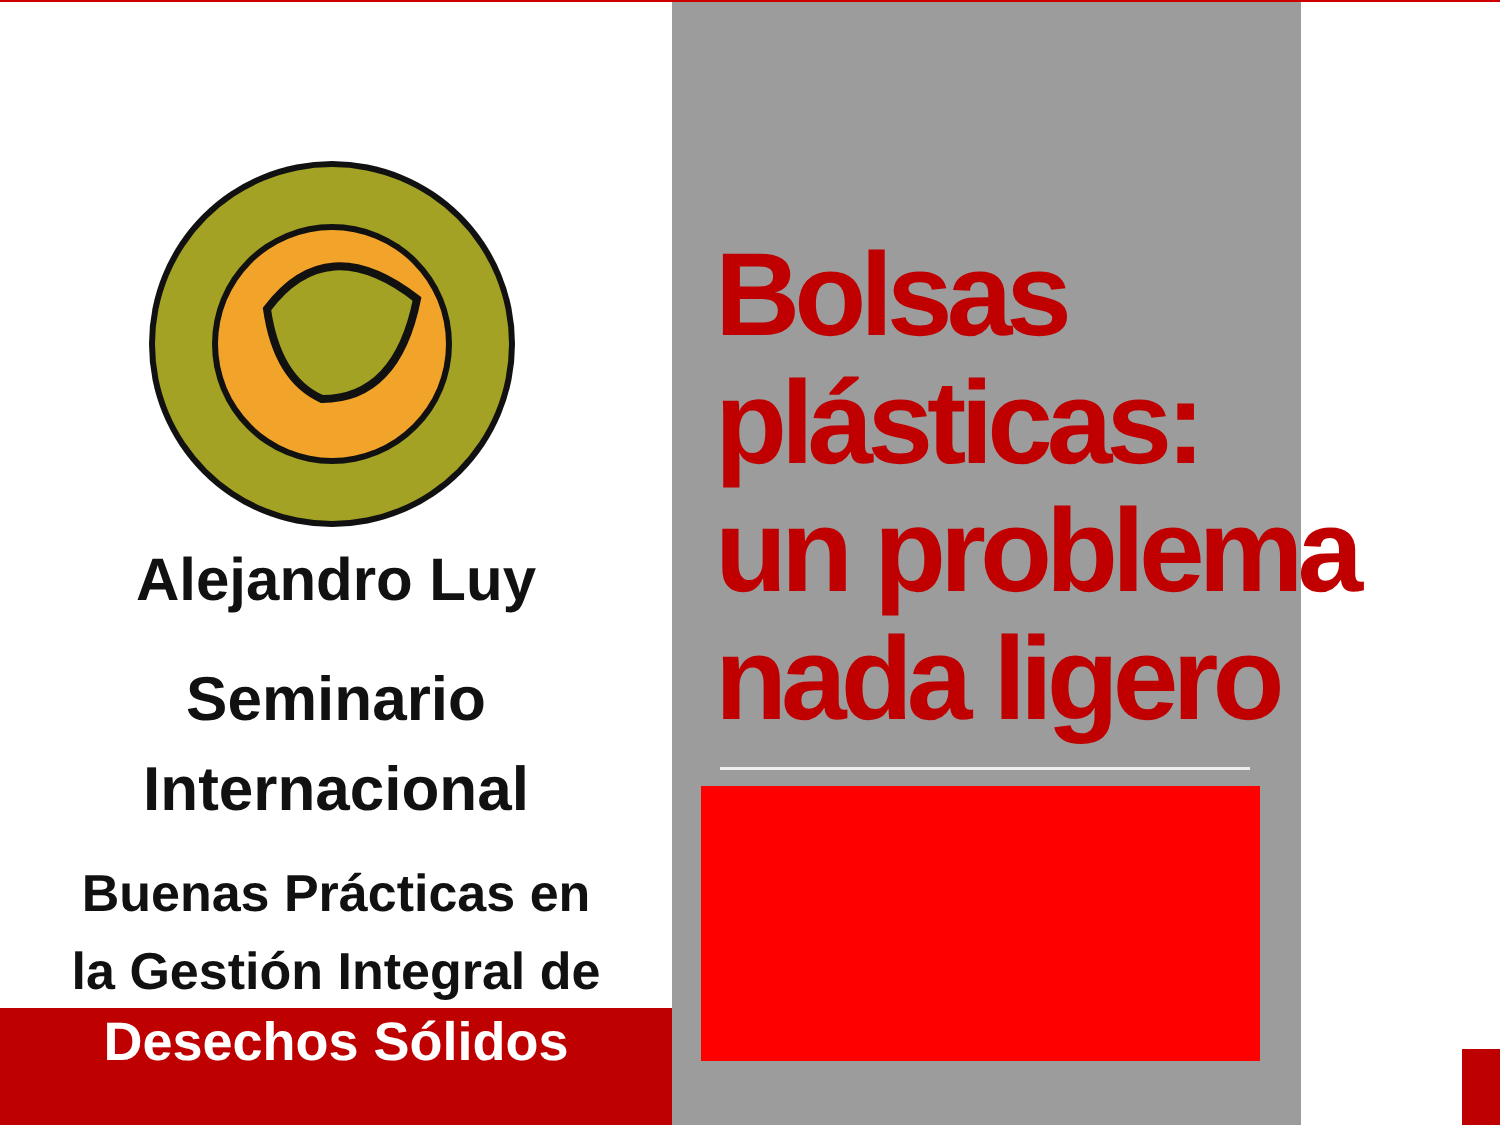Alejandro Luy
Seminario
Internacional
Buenas Prácticas en
la Gestión Integral de
Desechos Sólidos
Bolsas
plásticas:
un problema
nada ligero